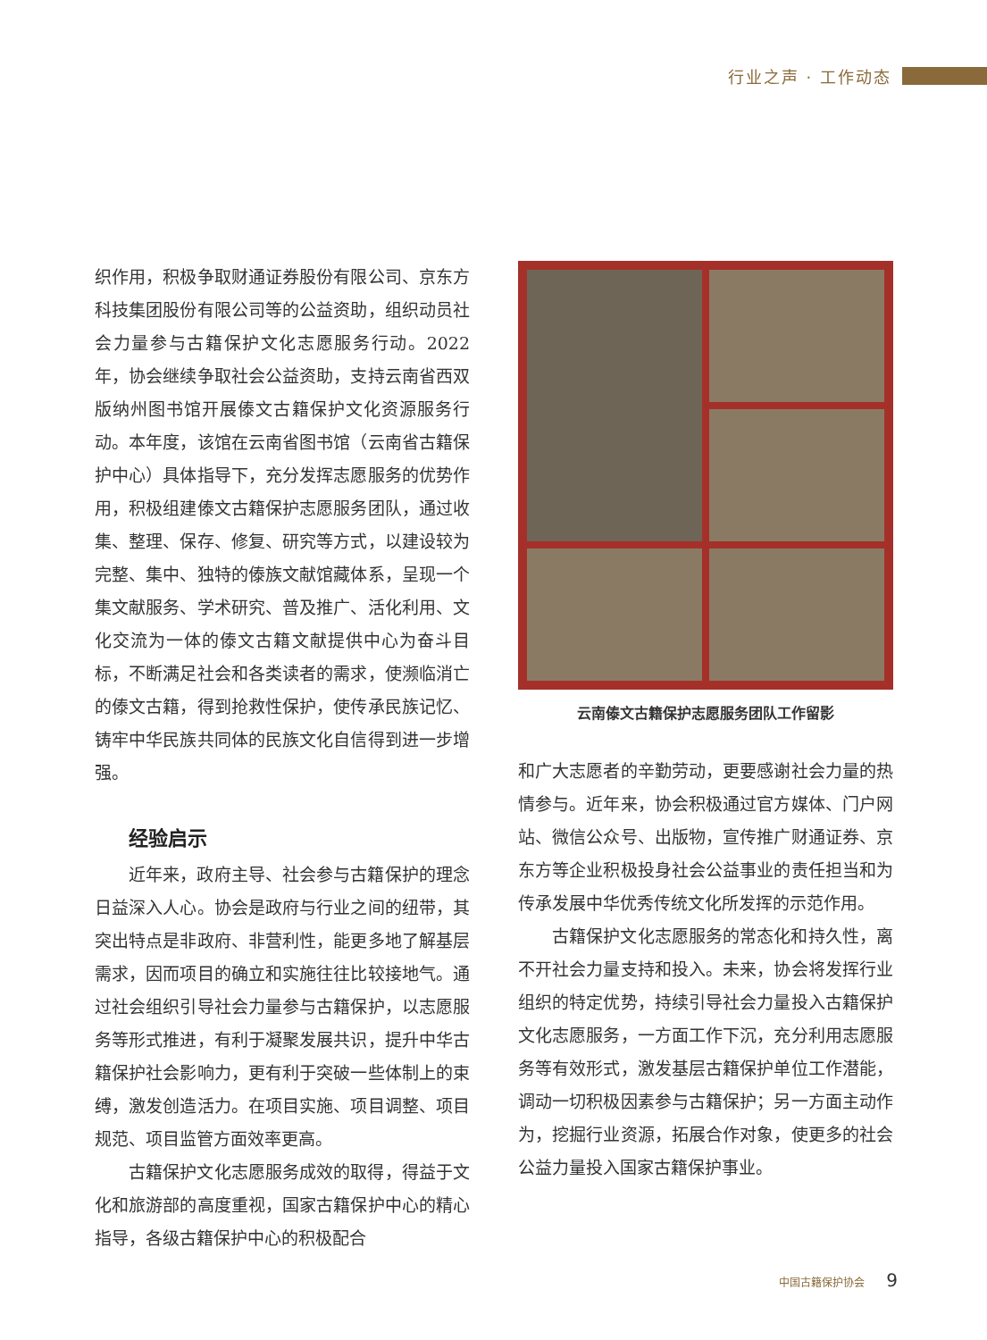行业之声 · 工作动态
织作用，积极争取财通证券股份有限公司、京东方科技集团股份有限公司等的公益资助，组织动员社会力量参与古籍保护文化志愿服务行动。2022年，协会继续争取社会公益资助，支持云南省西双版纳州图书馆开展傣文古籍保护文化资源服务行动。本年度，该馆在云南省图书馆（云南省古籍保护中心）具体指导下，充分发挥志愿服务的优势作用，积极组建傣文古籍保护志愿服务团队，通过收集、整理、保存、修复、研究等方式，以建设较为完整、集中、独特的傣族文献馆藏体系，呈现一个集文献服务、学术研究、普及推广、活化利用、文化交流为一体的傣文古籍文献提供中心为奋斗目标，不断满足社会和各类读者的需求，使濒临消亡的傣文古籍，得到抢救性保护，使传承民族记忆、铸牢中华民族共同体的民族文化自信得到进一步增强。
经验启示
近年来，政府主导、社会参与古籍保护的理念日益深入人心。协会是政府与行业之间的纽带，其突出特点是非政府、非营利性，能更多地了解基层需求，因而项目的确立和实施往往比较接地气。通过社会组织引导社会力量参与古籍保护，以志愿服务等形式推进，有利于凝聚发展共识，提升中华古籍保护社会影响力，更有利于突破一些体制上的束缚，激发创造活力。在项目实施、项目调整、项目规范、项目监管方面效率更高。
古籍保护文化志愿服务成效的取得，得益于文化和旅游部的高度重视，国家古籍保护中心的精心指导，各级古籍保护中心的积极配合
云南傣文古籍保护志愿服务团队工作留影
和广大志愿者的辛勤劳动，更要感谢社会力量的热情参与。近年来，协会积极通过官方媒体、门户网站、微信公众号、出版物，宣传推广财通证券、京东方等企业积极投身社会公益事业的责任担当和为传承发展中华优秀传统文化所发挥的示范作用。
古籍保护文化志愿服务的常态化和持久性，离不开社会力量支持和投入。未来，协会将发挥行业组织的特定优势，持续引导社会力量投入古籍保护文化志愿服务，一方面工作下沉，充分利用志愿服务等有效形式，激发基层古籍保护单位工作潜能，调动一切积极因素参与古籍保护；另一方面主动作为，挖掘行业资源，拓展合作对象，使更多的社会公益力量投入国家古籍保护事业。
中国古籍保护协会 9